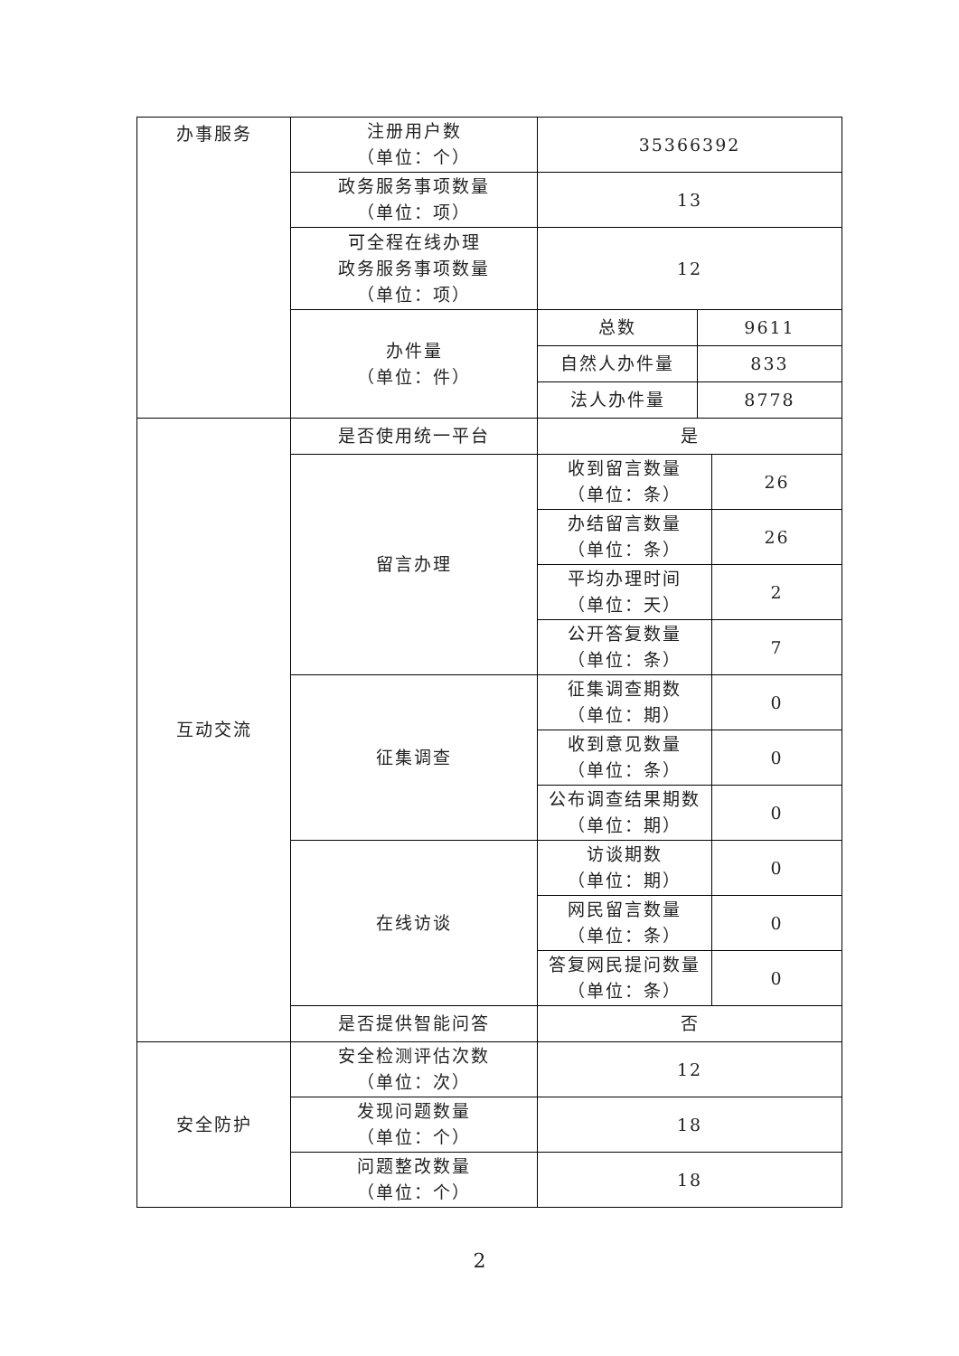| 办事服务 | 注册用户数 （单位：个） | 35366392 | | |
| | 政务服务事项数量 （单位：项） | 13 | | |
| | 可全程在线办理 政务服务事项数量 （单位：项） | 12 | | |
| | 办件量 （单位：件） | 总数 | 9611 | |
| | | 自然人办件量 | 833 | |
| | | 法人办件量 | 8778 | |
| 互动交流 | 是否使用统一平台 | 是 | | |
| | 留言办理 | 收到留言数量 （单位：条） | | 26 |
| | | 办结留言数量 （单位：条） | | 26 |
| | | 平均办理时间 （单位：天） | | 2 |
| | | 公开答复数量 （单位：条） | | 7 |
| | 征集调查 | 征集调查期数 （单位：期） | | 0 |
| | | 收到意见数量 （单位：条） | | 0 |
| | | 公布调查结果期数 （单位：期） | | 0 |
| | 在线访谈 | 访谈期数 （单位：期） | | 0 |
| | | 网民留言数量 （单位：条） | | 0 |
| | | 答复网民提问数量 （单位：条） | | 0 |
| | 是否提供智能问答 | 否 | | |
| 安全防护 | 安全检测评估次数 （单位：次） | 12 | | |
| | 发现问题数量 （单位：个） | 18 | | |
| | 问题整改数量 （单位：个） | 18 | | |
2